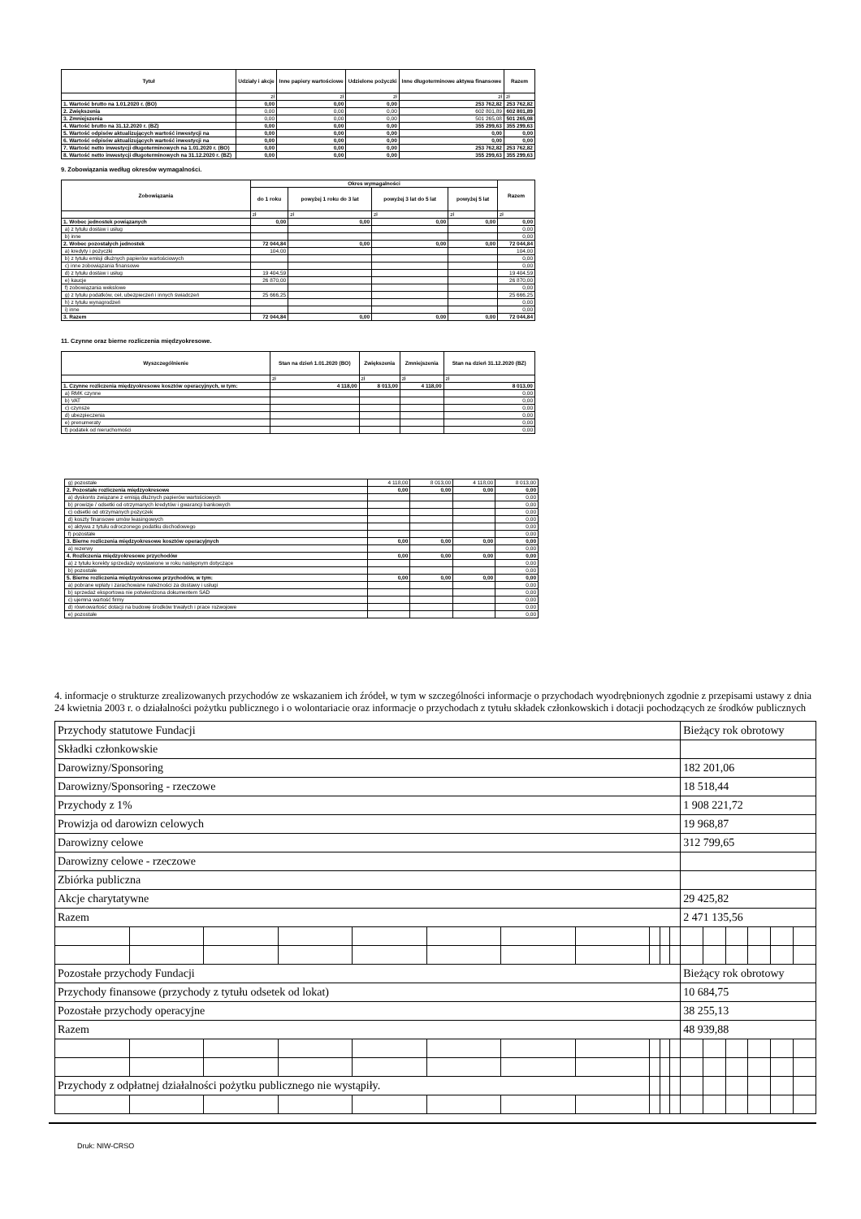| Tytuł | Udziały i akcje | Inne papiery wartościowe | Udzielone pożyczki | Inne długoterminowe aktywa finansowe | Razem |
| --- | --- | --- | --- | --- | --- |
| | zł | zł | zł | zł | zł |
| 1. Wartość brutto na 1.01.2020 r. (BO) | 0,00 | 0,00 | 0,00 | 253 762,82 | 253 762,82 |
| 2. Zwiększenia | 0,00 | 0,00 | 0,00 | 602 801,89 | 602 801,89 |
| 3. Zmniejszenia | 0,00 | 0,00 | 0,00 | 501 265,08 | 501 265,08 |
| 4. Wartość brutto na 31.12.2020 r. (BZ) | 0,00 | 0,00 | 0,00 | 355 299,63 | 355 299,63 |
| 5. Wartość odpisów aktualizujących wartość inwestycji na | 0,00 | 0,00 | 0,00 | 0,00 | 0,00 |
| 6. Wartość odpisów aktualizujących wartość inwestycji na | 0,00 | 0,00 | 0,00 | 0,00 | 0,00 |
| 7. Wartość netto inwestycji długoterminowych na 1.01.2020 r. (BO) | 0,00 | 0,00 | 0,00 | 253 762,82 | 253 762,82 |
| 8. Wartość netto inwestycji długoterminowych na 31.12.2020 r. (BZ) | 0,00 | 0,00 | 0,00 | 355 299,63 | 355 299,63 |
9. Zobowiązania według okresów wymagalności.
| Zobowiązania | Okres wymagalności | | | | Razem |
| --- | --- | --- | --- | --- | --- |
| | do 1 roku | powyżej 1 roku do 3 lat | powyżej 3 lat do 5 lat | powyżej 5 lat | |
| | zł | zł | zł | zł | zł |
| 1. Wobec jednostek powiązanych | 0,00 | 0,00 | 0,00 | 0,00 | 0,00 |
| a) z tytułu dostaw i usług | | | | | 0,00 |
| b) inne | | | | | 0,00 |
| 2. Wobec pozostałych jednostek | 72 044,84 | 0,00 | 0,00 | 0,00 | 72 044,84 |
| a) kredyty i pożyczki | 104,00 | | | | 104,00 |
| b) z tytułu emisji dłużnych papierów wartościowych | | | | | 0,00 |
| c) inne zobowiązania finansowe | | | | | 0,00 |
| d) z tytułu dostaw i usług | 19 404,59 | | | | 19 404,59 |
| e) kaucje | 26 870,00 | | | | 26 870,00 |
| f) zobowiązania wekslowe | | | | | 0,00 |
| g) z tytułu podatków, ceł, ubezpieczeń i innych świadczeń | 25 666,25 | | | | 25 666,25 |
| h) z tytułu wynagrodzeń | | | | | 0,00 |
| i) inne | | | | | 0,00 |
| 3. Razem | 72 044,84 | 0,00 | 0,00 | 0,00 | 72 044,84 |
11. Czynne oraz bierne rozliczenia międzyokresowe.
| Wyszczególnienie | Stan na dzień 1.01.2020 (BO) | Zwiększenia | Zmniejszenia | Stan na dzień 31.12.2020 (BZ) |
| --- | --- | --- | --- | --- |
| | zł | zł | zł | zł |
| 1. Czynne rozliczenia międzyokresowe kosztów operacyjnych, w tym: | 4 118,00 | 8 013,00 | 4 118,00 | 8 013,00 |
| a) RMK czynne | | | | 0,00 |
| b) VAT | | | | 0,00 |
| c) czynsze | | | | 0,00 |
| d) ubezpieczenia | | | | 0,00 |
| e) prenumeraty | | | | 0,00 |
| f) podatek od nieruchomości | | | | 0,00 |
| g) pozostałe | 4 118,00 | 8 013,00 | 4 118,00 | 8 013,00 |
| 2. Pozostałe rozliczenia międzyokresowe | 0,00 | 0,00 | 0,00 | 0,00 |
| a) dyskonto związane z emisją dłużnych papierów wartościowych | | | | 0,00 |
| b) prowizje / odsetki od otrzymanych kredytów i gwarancji bankowych | | | | 0,00 |
| c) odsetki od otrzymanych pożyczek | | | | 0,00 |
| d) koszty finansowe umów leasingowych | | | | 0,00 |
| e) aktywa z tytułu odroczonego podatku dochodowego | | | | 0,00 |
| f) pozostałe | | | | 0,00 |
| 3. Bierne rozliczenia międzyokresowe kosztów operacyjnych | 0,00 | 0,00 | 0,00 | 0,00 |
| a) rezerwy | | | | 0,00 |
| 4. Rozliczenia międzyokresowe przychodów | 0,00 | 0,00 | 0,00 | 0,00 |
| a) z tytułu korekty sprzedaży wystawione w roku następnym dotyczące | | | | 0,00 |
| b) pozostałe | | | | 0,00 |
| 5. Bierne rozliczenia międzyokresowe przychodów, w tym: | 0,00 | 0,00 | 0,00 | 0,00 |
| a) pobrane wpłaty i zarachowane należności za dostawy i usługi | | | | 0,00 |
| b) sprzedaż eksportowa nie potwierdzona dokumentem SAD | | | | 0,00 |
| c) ujemna wartość firmy | | | | 0,00 |
| d) równowartość dotacji na budowę środków trwałych i prace rozwojowe | | | | 0,00 |
| e) pozostałe | | | | 0,00 |
4. informacje o strukturze zrealizowanych przychodów ze wskazaniem ich źródeł, w tym w szczególności informacje o przychodach wyodrębnionych zgodnie z przepisami ustawy z dnia 24 kwietnia 2003 r. o działalności pożytku publicznego i o wolontariacie oraz informacje o przychodach z tytułu składek członkowskich i dotacji pochodzących ze środków publicznych
| Przychody statutowe Fundacji | | | | | | | | | | | Bieżący rok obrotowy | | | | | |
| Składki członkowskie | | | | | | | | | | | | | | | | |
| Darowizny/Sponsoring | | | | | | | | | | | 182 201,06 | | | | | |
| Darowizny/Sponsoring - rzeczowe | | | | | | | | | | | 18 518,44 | | | | | |
| Przychody z 1% | | | | | | | | | | | 1 908 221,72 | | | | | |
| Prowizja od darowizn celowych | | | | | | | | | | | 19 968,87 | | | | | |
| Darowizny celowe | | | | | | | | | | | 312 799,65 | | | | | |
| Darowizny celowe - rzeczowe | | | | | | | | | | | | | | | | |
| Zbiórka publiczna | | | | | | | | | | | | | | | | |
| Akcje charytatywne | | | | | | | | | | | 29 425,82 | | | | | |
| Razem | | | | | | | | | | | 2 471 135,56 | | | | | |
| Pozostałe przychody Fundacji | | | | | | | | | | | Bieżący rok obrotowy | | | | | |
| Przychody finansowe (przychody z tytułu odsetek od lokat) | | | | | | | | | | | 10 684,75 | | | | | |
| Pozostałe przychody operacyjne | | | | | | | | | | | 38 255,13 | | | | | |
| Razem | | | | | | | | | | | 48 939,88 | | | | | |
| Przychody z odpłatnej działalności pożytku publicznego nie wystąpiły. | | | | | | | | | | | | | | | | |
Druk: NIW-CRSO